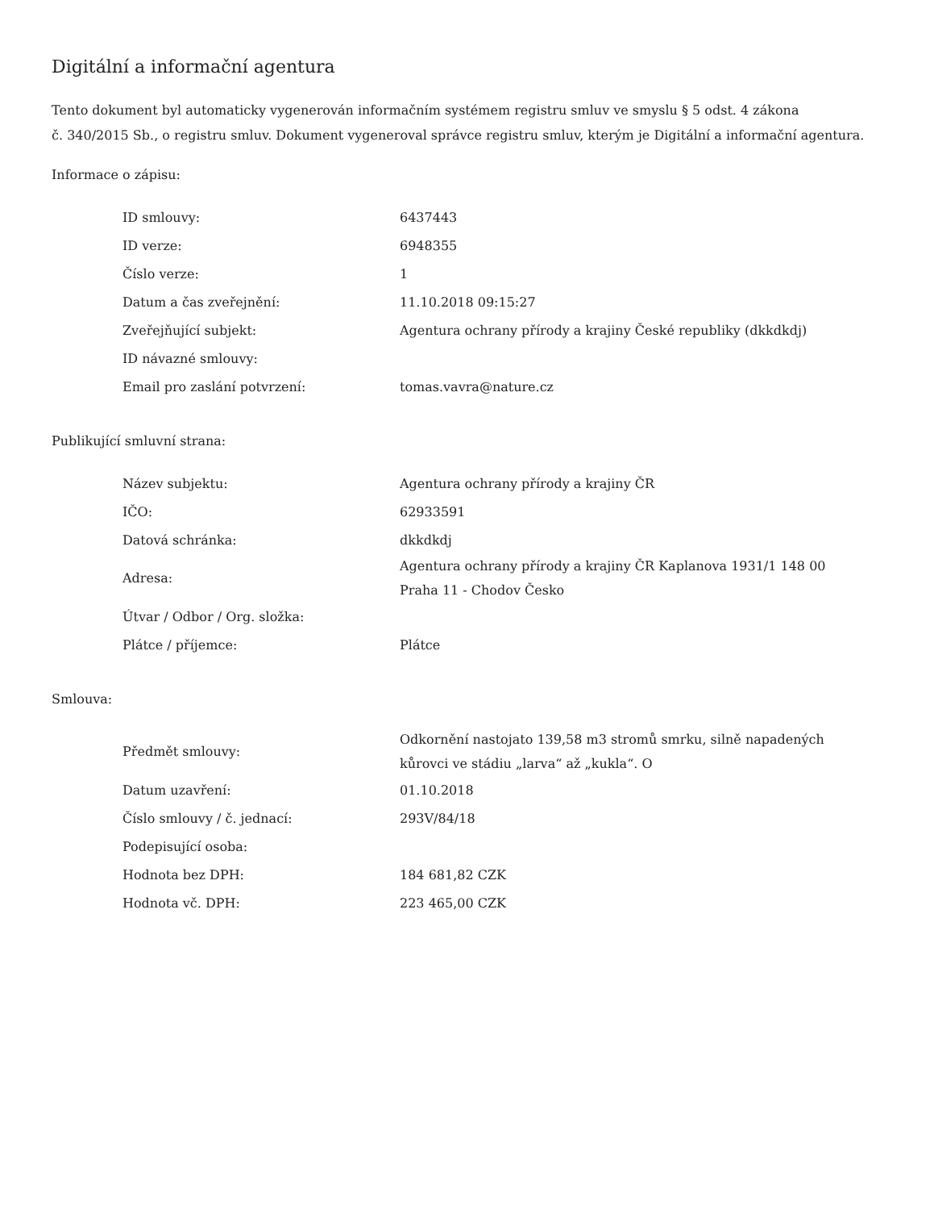Digitální a informační agentura
Tento dokument byl automaticky vygenerován informačním systémem registru smluv ve smyslu § 5 odst. 4 zákona
č. 340/2015 Sb., o registru smluv. Dokument vygeneroval správce registru smluv, kterým je Digitální a informační agentura.
Informace o zápisu:
| ID smlouvy: | 6437443 |
| ID verze: | 6948355 |
| Číslo verze: | 1 |
| Datum a čas zveřejnění: | 11.10.2018 09:15:27 |
| Zveřejňující subjekt: | Agentura ochrany přírody a krajiny České republiky (dkkdkdj) |
| ID návazné smlouvy: | |
| Email pro zaslání potvrzení: | tomas.vavra@nature.cz |
Publikující smluvní strana:
| Název subjektu: | Agentura ochrany přírody a krajiny ČR |
| IČO: | 62933591 |
| Datová schránka: | dkkdkdj |
| Adresa: | Agentura ochrany přírody a krajiny ČR Kaplanova 1931/1 148 00 Praha 11 - Chodov Česko |
| Útvar / Odbor / Org. složka: | |
| Plátce / příjemce: | Plátce |
Smlouva:
| Předmět smlouvy: | Odkornění nastojato 139,58 m3 stromů smrku, silně napadených kůrovci ve stádiu „larva“ až „kukla“. O |
| Datum uzavření: | 01.10.2018 |
| Číslo smlouvy / č. jednací: | 293V/84/18 |
| Podepisující osoba: | |
| Hodnota bez DPH: | 184 681,82 CZK |
| Hodnota vč. DPH: | 223 465,00 CZK |